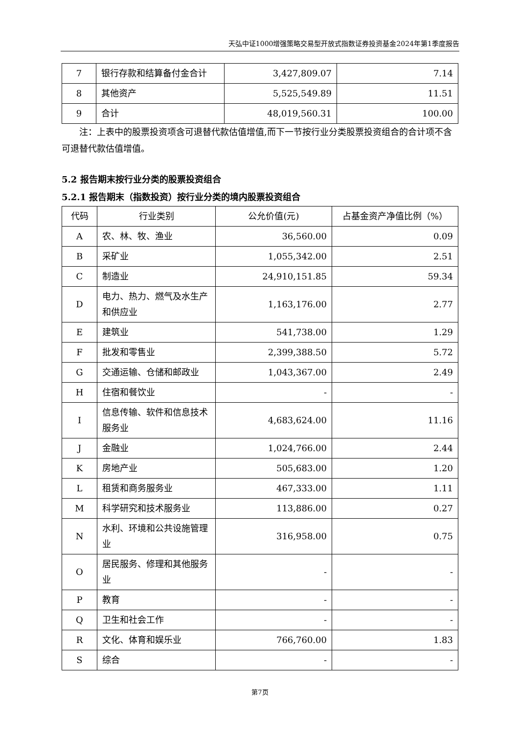天弘中证1000增强策略交易型开放式指数证券投资基金2024年第1季度报告
| 7 | 银行存款和结算备付金合计 | 3,427,809.07 | 7.14 |
| 8 | 其他资产 | 5,525,549.89 | 11.51 |
| 9 | 合计 | 48,019,560.31 | 100.00 |
注：上表中的股票投资项含可退替代款估值增值,而下一节按行业分类股票投资组合的合计项不含可退替代款估值增值。
5.2 报告期末按行业分类的股票投资组合
5.2.1 报告期末（指数投资）按行业分类的境内股票投资组合
| 代码 | 行业类别 | 公允价值(元) | 占基金资产净值比例（%） |
| --- | --- | --- | --- |
| A | 农、林、牧、渔业 | 36,560.00 | 0.09 |
| B | 采矿业 | 1,055,342.00 | 2.51 |
| C | 制造业 | 24,910,151.85 | 59.34 |
| D | 电力、热力、燃气及水生产和供应业 | 1,163,176.00 | 2.77 |
| E | 建筑业 | 541,738.00 | 1.29 |
| F | 批发和零售业 | 2,399,388.50 | 5.72 |
| G | 交通运输、仓储和邮政业 | 1,043,367.00 | 2.49 |
| H | 住宿和餐饮业 | - | - |
| I | 信息传输、软件和信息技术服务业 | 4,683,624.00 | 11.16 |
| J | 金融业 | 1,024,766.00 | 2.44 |
| K | 房地产业 | 505,683.00 | 1.20 |
| L | 租赁和商务服务业 | 467,333.00 | 1.11 |
| M | 科学研究和技术服务业 | 113,886.00 | 0.27 |
| N | 水利、环境和公共设施管理业 | 316,958.00 | 0.75 |
| O | 居民服务、修理和其他服务业 | - | - |
| P | 教育 | - | - |
| Q | 卫生和社会工作 | - | - |
| R | 文化、体育和娱乐业 | 766,760.00 | 1.83 |
| S | 综合 | - | - |
第7页